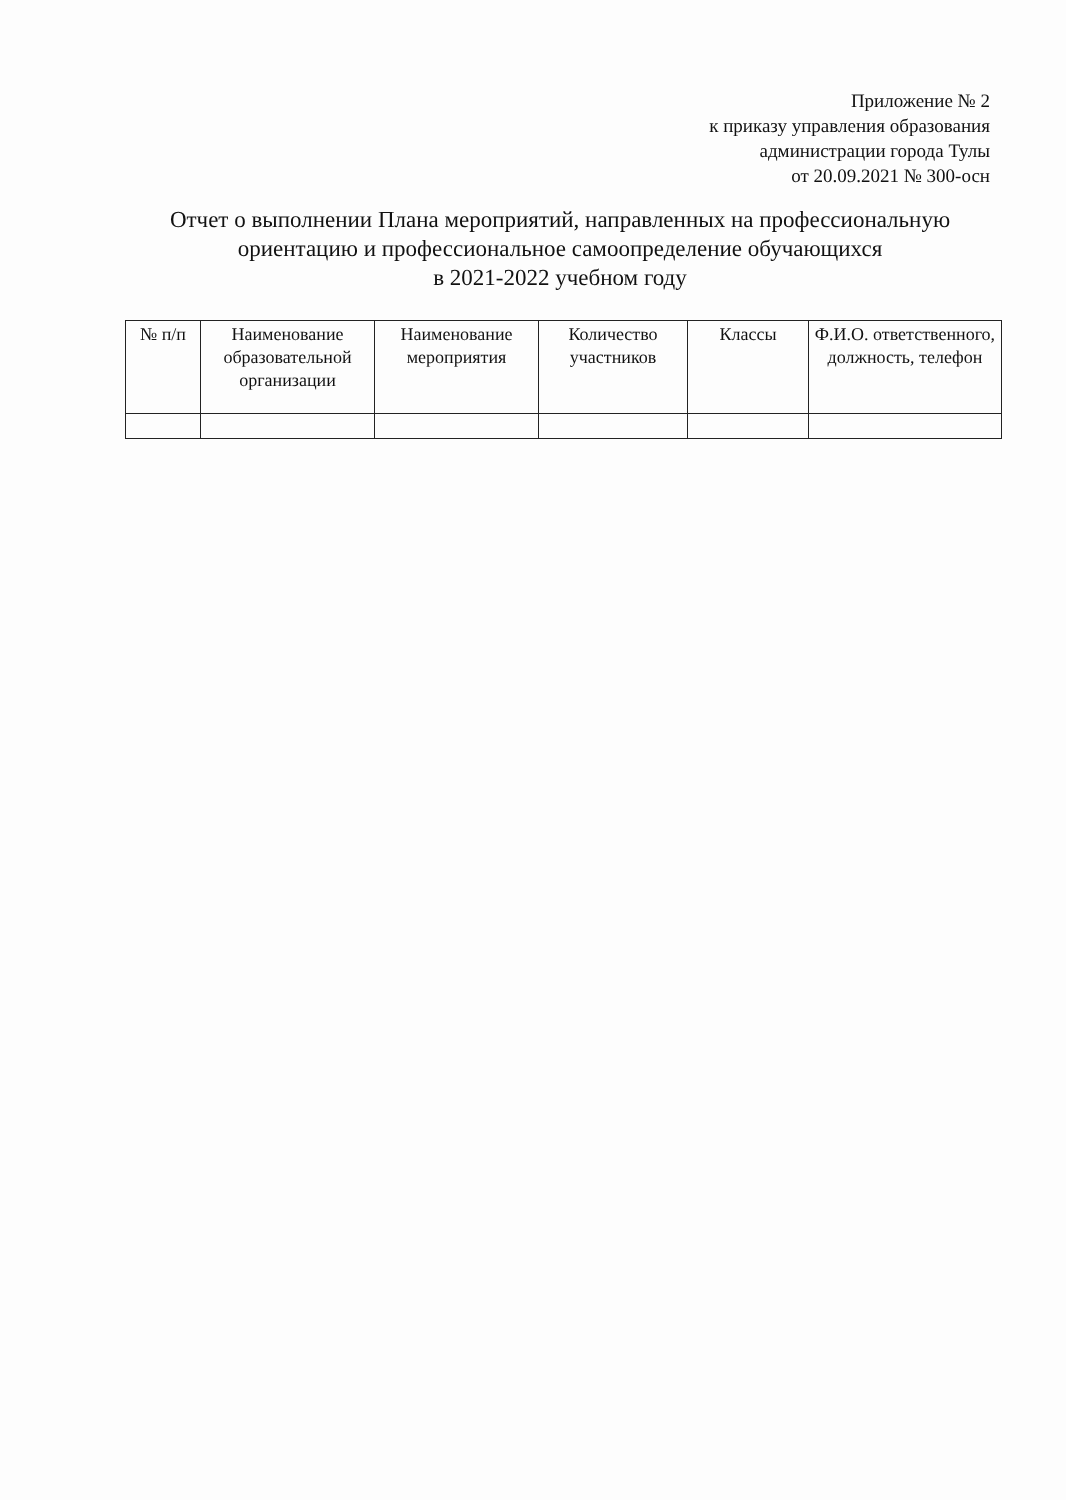Приложение № 2
к приказу управления образования
администрации города Тулы
от 20.09.2021 № 300-осн
Отчет о выполнении Плана мероприятий, направленных на профессиональную ориентацию и профессиональное самоопределение обучающихся
в 2021-2022 учебном году
| № п/п | Наименование образовательной организации | Наименование мероприятия | Количество участников | Классы | Ф.И.О. ответственного, должность, телефон |
| --- | --- | --- | --- | --- | --- |